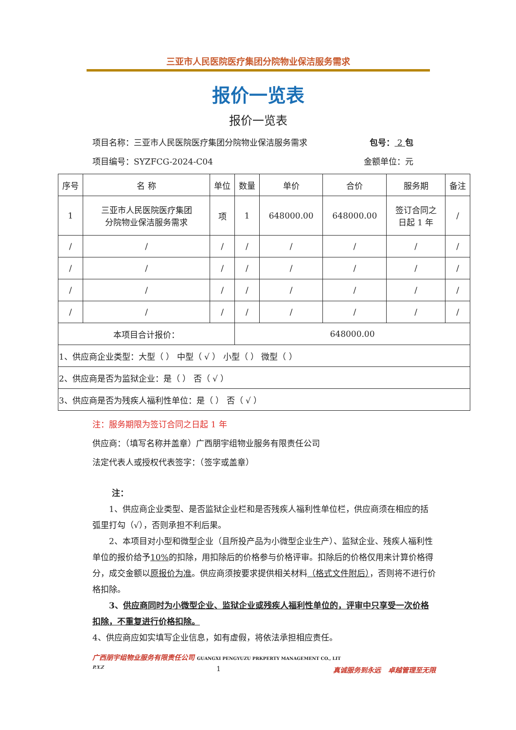三亚市人民医院医疗集团分院物业保洁服务需求
报价一览表
报价一览表
项目名称：三亚市人民医院医疗集团分院物业保洁服务需求 包号： 2 包
项目编号：SYZFCG-2024-C04 金额单位：元
| 序号 | 名 称 | 单位 | 数量 | 单价 | 合价 | 服务期 | 备注 |
| --- | --- | --- | --- | --- | --- | --- | --- |
| 1 | 三亚市人民医院医疗集团 分院物业保洁服务需求 | 项 | 1 | 648000.00 | 648000.00 | 签订合同之 日起 1 年 | / |
| / | / | / | / | / | / | / | / |
| / | / | / | / | / | / | / | / |
| / | / | / | / | / | / | / | / |
| / | / | / | / | / | / | / | / |
| 本项目合计报价： | | | 648000.00 | | | | |
| 1、供应商企业类型：大型（ ） 中型（ √ ） 小型（ ） 微型（ ） | | | | | | | |
| 2、供应商是否为监狱企业：是（ ） 否（ √ ） | | | | | | | |
| 3、供应商是否为残疾人福利性单位：是（ ） 否（ √ ） | | | | | | | |
注：服务期限为签订合同之日起 1 年
供应商：（填写名称并盖章）广西朋宇组物业服务有限责任公司
法定代表人或授权代表签字：（签字或盖章）
注：
1、供应商企业类型、是否监狱企业栏和是否残疾人福利性单位栏，供应商须在相应的括弧里打勾（√），否则承担不利后果。
2、本项目对小型和微型企业（且所投产品为小微型企业生产）、监狱企业、残疾人福利性单位的报价给予10% 的扣除，用扣除后的价格参与价格评审。扣除后的价格仅用来计算价格得分，成交金额以原报价为准。供应商须按要求提供相关材料（格式文件附后），否则将不进行价格扣除。
3、供应商同时为小微型企业、监狱企业或残疾人福利性单位的，评审中只享受一次价格扣除，不重复进行价格扣除。
4、供应商应如实填写企业信息，如有虚假，将依法承担相应责任。
广西朋宇组物业服务有限责任公司 GUANGXI PENGYUZU PRKPERTY MANAGEMENT CO., LIT
P.Y.Z 1 真诚服务到永远 卓越管理至无限